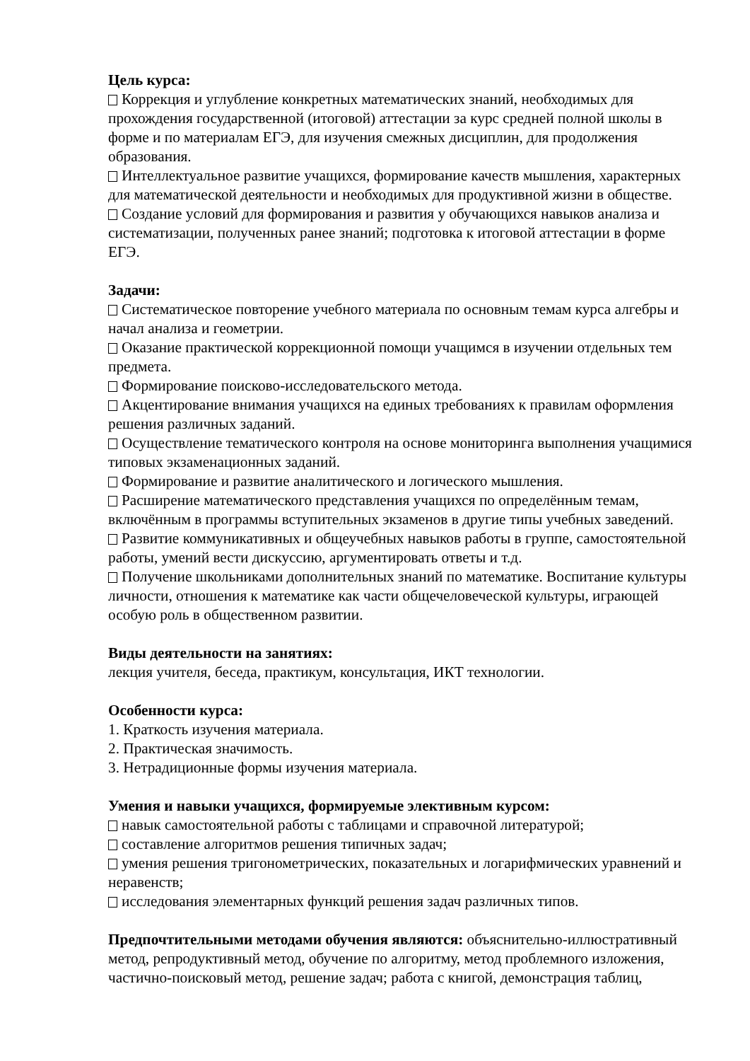Цель курса:
Коррекция и углубление конкретных математических знаний, необходимых для прохождения государственной (итоговой) аттестации за курс средней полной школы в форме и по материалам ЕГЭ, для изучения смежных дисциплин, для продолжения образования.
Интеллектуальное развитие учащихся, формирование качеств мышления, характерных для математической деятельности и необходимых для продуктивной жизни в обществе.
Создание условий для формирования и развития у обучающихся навыков анализа и систематизации, полученных ранее знаний; подготовка к итоговой аттестации в форме ЕГЭ.
Задачи:
Систематическое повторение учебного материала по основным темам курса алгебры и начал анализа и геометрии.
Оказание практической коррекционной помощи учащимся в изучении отдельных тем предмета.
Формирование поисково-исследовательского метода.
Акцентирование внимания учащихся на единых требованиях к правилам оформления решения различных заданий.
Осуществление тематического контроля на основе мониторинга выполнения учащимися типовых экзаменационных заданий.
Формирование и развитие аналитического и логического мышления.
Расширение математического представления учащихся по определённым темам, включённым в программы вступительных экзаменов в другие типы учебных заведений.
Развитие коммуникативных и общеучебных навыков работы в группе, самостоятельной работы, умений вести дискуссию, аргументировать ответы и т.д.
Получение школьниками дополнительных знаний по математике. Воспитание культуры личности, отношения к математике как части общечеловеческой культуры, играющей особую роль в общественном развитии.
Виды деятельности на занятиях:
лекция учителя, беседа, практикум, консультация, ИКТ технологии.
Особенности курса:
1. Краткость изучения материала.
2. Практическая значимость.
3. Нетрадиционные формы изучения материала.
Умения и навыки учащихся, формируемые элективным курсом:
навык самостоятельной работы с таблицами и справочной литературой;
составление алгоритмов решения типичных задач;
умения решения тригонометрических, показательных и логарифмических уравнений и неравенств;
исследования элементарных функций решения задач различных типов.
Предпочтительными методами обучения являются: объяснительно-иллюстративный метод, репродуктивный метод, обучение по алгоритму, метод проблемного изложения, частично-поисковый метод, решение задач; работа с книгой, демонстрация таблиц,